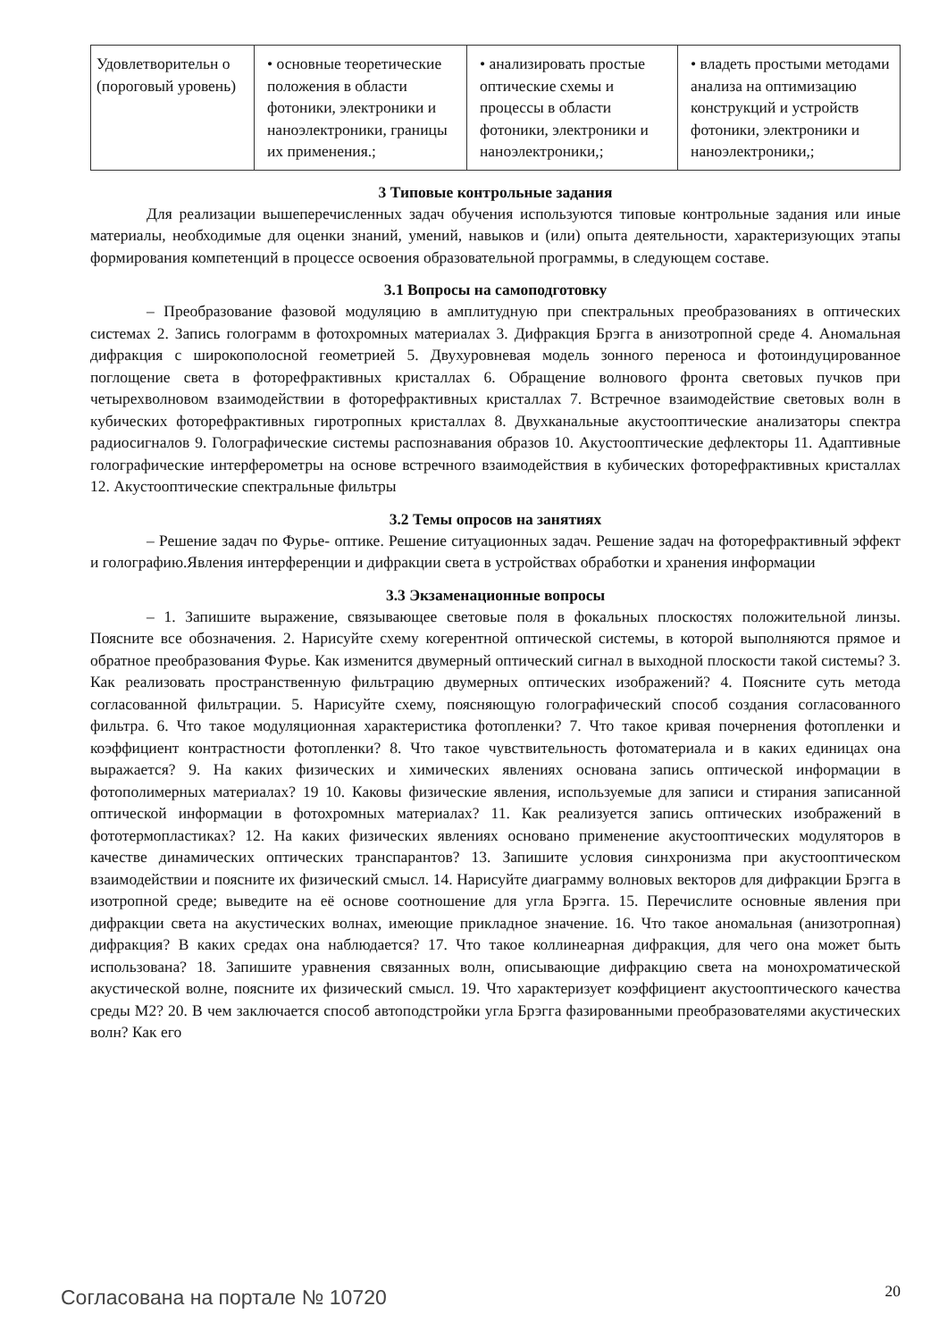| Удовлетворительн о (пороговый уровень) | • основные теоретические положения в области фотоники, электроники и наноэлектроники, границы их применения.; | • анализировать простые оптические схемы и процессы в области фотоники, электроники и наноэлектроники,; | • владеть простыми методами анализа на оптимизацию конструкций и устройств фотоники, электроники и наноэлектроники,; |
3 Типовые контрольные задания
Для реализации вышеперечисленных задач обучения используются типовые контрольные задания или иные материалы, необходимые для оценки знаний, умений, навыков и (или) опыта деятельности, характеризующих этапы формирования компетенций в процессе освоения образовательной программы, в следующем составе.
3.1 Вопросы на самоподготовку
– Преобразование фазовой модуляцию в амплитудную при спектральных преобразованиях в оптических системах 2. Запись голограмм в фотохромных материалах 3. Дифракция Брэгга в анизотропной среде 4. Аномальная дифракция с широкополосной геометрией 5. Двухуровневая модель зонного переноса и фотоиндуцированное поглощение света в фоторефрактивных кристаллах 6. Обращение волнового фронта световых пучков при четырехволновом взаимодействии в фоторефрактивных кристаллах 7. Встречное взаимодействие световых волн в кубических фоторефрактивных гиротропных кристаллах 8. Двухканальные акустооптические анализаторы спектра радиосигналов 9. Голографические системы распознавания образов 10. Акустооптические дефлекторы 11. Адаптивные голографические интерферометры на основе встречного взаимодействия в кубических фоторефрактивных кристаллах 12. Акустооптические спектральные фильтры
3.2 Темы опросов на занятиях
– Решение задач по Фурье- оптике. Решение ситуационных задач. Решение задач на фоторефрактивный эффект и голографию.Явления интерференции и дифракции света в устройствах обработки и хранения информации
3.3 Экзаменационные вопросы
– 1. Запишите выражение, связывающее световые поля в фокальных плоскостях положительной линзы. Поясните все обозначения. 2. Нарисуйте схему когерентной оптической системы, в которой выполняются прямое и обратное преобразования Фурье. Как изменится двумерный оптический сигнал в выходной плоскости такой системы? 3. Как реализовать пространственную фильтрацию двумерных оптических изображений? 4. Поясните суть метода согласованной фильтрации. 5. Нарисуйте схему, поясняющую голографический способ создания согласованного фильтра. 6. Что такое модуляционная характеристика фотопленки? 7. Что такое кривая почернения фотопленки и коэффициент контрастности фотопленки? 8. Что такое чувствительность фотоматериала и в каких единицах она выражается? 9. На каких физических и химических явлениях основана запись оптической информации в фотополимерных материалах? 19 10. Каковы физические явления, используемые для записи и стирания записанной оптической информации в фотохромных материалах? 11. Как реализуется запись оптических изображений в фототермопластиках? 12. На каких физических явлениях основано применение акустооптических модуляторов в качестве динамических оптических транспарантов? 13. Запишите условия синхронизма при акустооптическом взаимодействии и поясните их физический смысл. 14. Нарисуйте диаграмму волновых векторов для дифракции Брэгга в изотропной среде; выведите на её основе соотношение для угла Брэгга. 15. Перечислите основные явления при дифракции света на акустических волнах, имеющие прикладное значение. 16. Что такое аномальная (анизотропная) дифракция? В каких средах она наблюдается? 17. Что такое коллинеарная дифракция, для чего она может быть использована? 18. Запишите уравнения связанных волн, описывающие дифракцию света на монохроматической акустической волне, поясните их физический смысл. 19. Что характеризует коэффициент акустооптического качества среды M2? 20. В чем заключается способ автоподстройки угла Брэгга фазированными преобразователями акустических волн? Как его
Согласована на портале № 10720 20